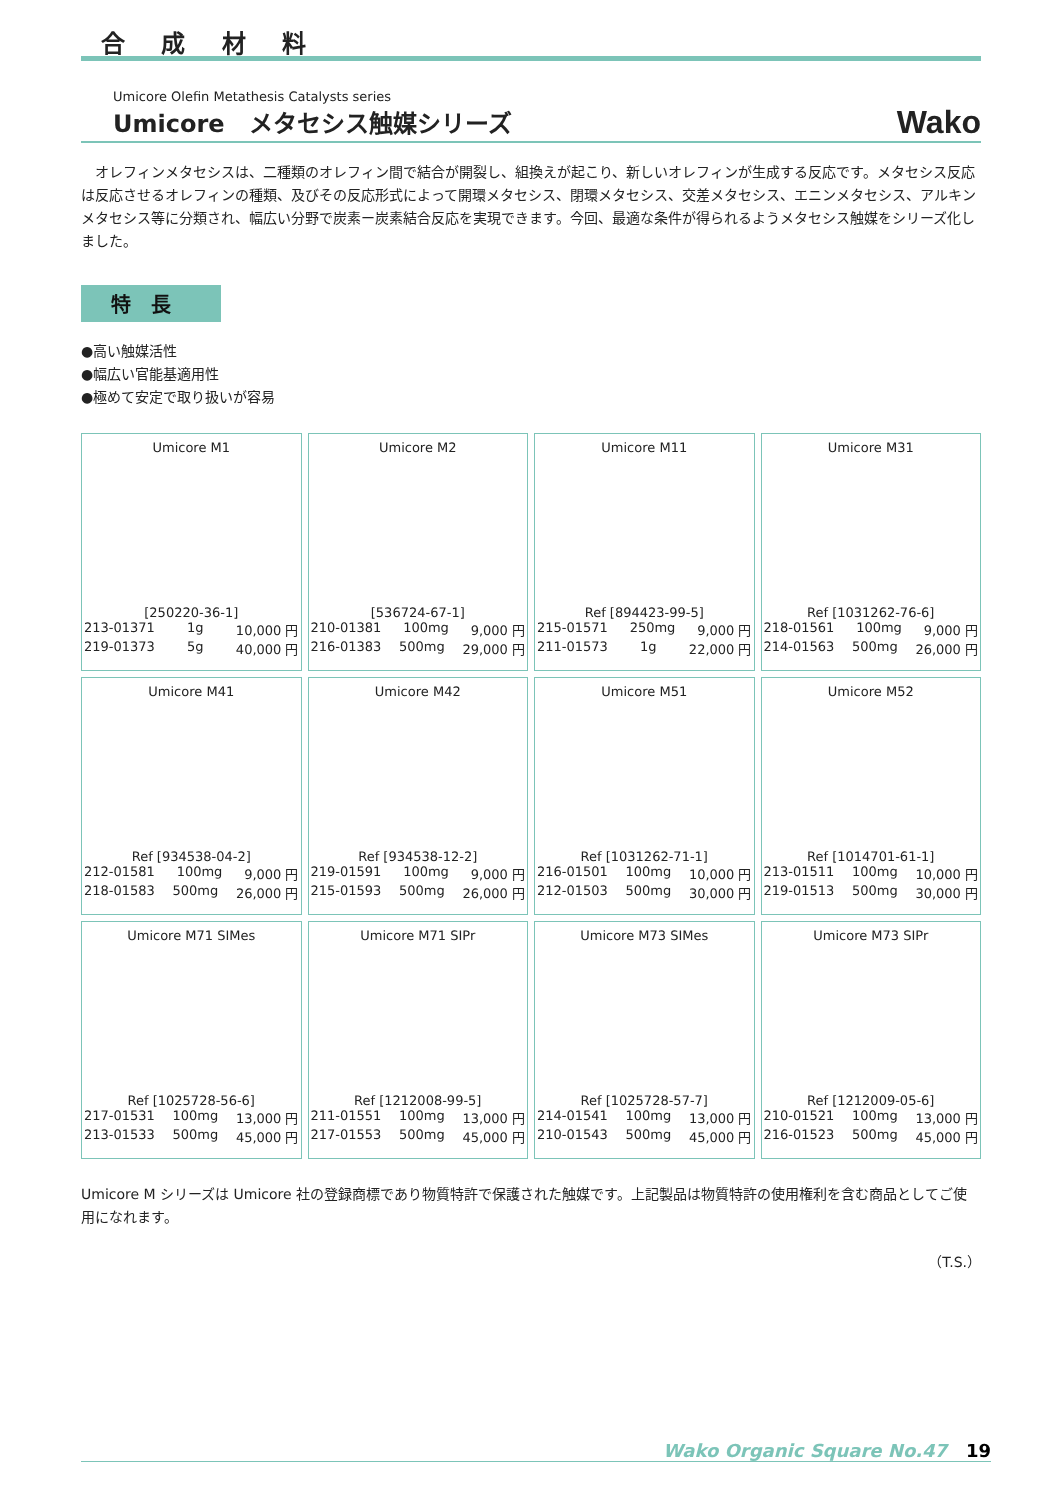合 成 材 料
Umicore Olefin Metathesis Catalysts series
Umicore　メタセシス触媒シリーズ Wako
　オレフィンメタセシスは、二種類のオレフィン間で結合が開裂し、組換えが起こり、新しいオレフィンが生成する反応です。メタセシス反応は反応させるオレフィンの種類、及びその反応形式によって開環メタセシス、閉環メタセシス、交差メタセシス、エニンメタセシス、アルキンメタセシス等に分類され、幅広い分野で炭素ー炭素結合反応を実現できます。今回、最適な条件が得られるようメタセシス触媒をシリーズ化しました。
特長
●高い触媒活性
●幅広い官能基適用性
●極めて安定で取り扱いが容易
| Umicore M1 [250220-36-1] 213-01371 1g 10,000 円 219-01373 5g 40,000 円 | Umicore M2 [536724-67-1] 210-01381 100mg 9,000 円 216-01383 500mg 29,000 円 | Umicore M11 Ref [894423-99-5] 215-01571 250mg 9,000 円 211-01573 1g 22,000 円 | Umicore M31 Ref [1031262-76-6] 218-01561 100mg 9,000 円 214-01563 500mg 26,000 円 |
| Umicore M41 Ref [934538-04-2] 212-01581 100mg 9,000 円 218-01583 500mg 26,000 円 | Umicore M42 Ref [934538-12-2] 219-01591 100mg 9,000 円 215-01593 500mg 26,000 円 | Umicore M51 Ref [1031262-71-1] 216-01501 100mg 10,000 円 212-01503 500mg 30,000 円 | Umicore M52 Ref [1014701-61-1] 213-01511 100mg 10,000 円 219-01513 500mg 30,000 円 |
| Umicore M71 SIMes Ref [1025728-56-6] 217-01531 100mg 13,000 円 213-01533 500mg 45,000 円 | Umicore M71 SIPr Ref [1212008-99-5] 211-01551 100mg 13,000 円 217-01553 500mg 45,000 円 | Umicore M73 SIMes Ref [1025728-57-7] 214-01541 100mg 13,000 円 210-01543 500mg 45,000 円 | Umicore M73 SIPr Ref [1212009-05-6] 210-01521 100mg 13,000 円 216-01523 500mg 45,000 円 |
Umicore M シリーズは Umicore 社の登録商標であり物質特許で保護された触媒です。上記製品は物質特許の使用権利を含む商品としてご使用になれます。
（T.S.）
Wako Organic Square No.47 19